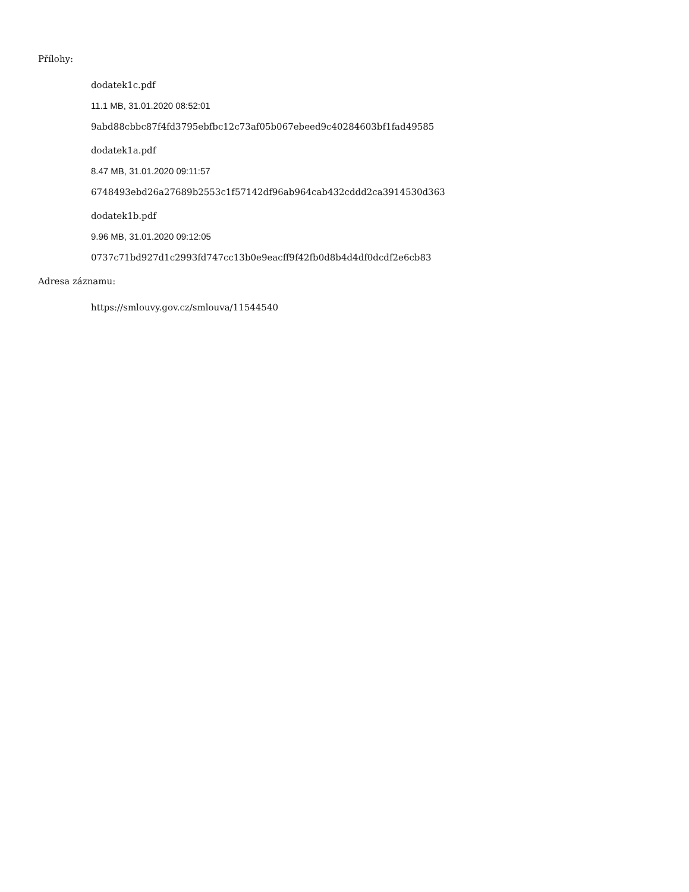Přílohy:
dodatek1c.pdf
11.1 MB, 31.01.2020 08:52:01
9abd88cbbc87f4fd3795ebfbc12c73af05b067ebeed9c40284603bf1fad49585
dodatek1a.pdf
8.47 MB, 31.01.2020 09:11:57
6748493ebd26a27689b2553c1f57142df96ab964cab432cddd2ca3914530d363
dodatek1b.pdf
9.96 MB, 31.01.2020 09:12:05
0737c71bd927d1c2993fd747cc13b0e9eacff9f42fb0d8b4d4df0dcdf2e6cb83
Adresa záznamu:
https://smlouvy.gov.cz/smlouva/11544540